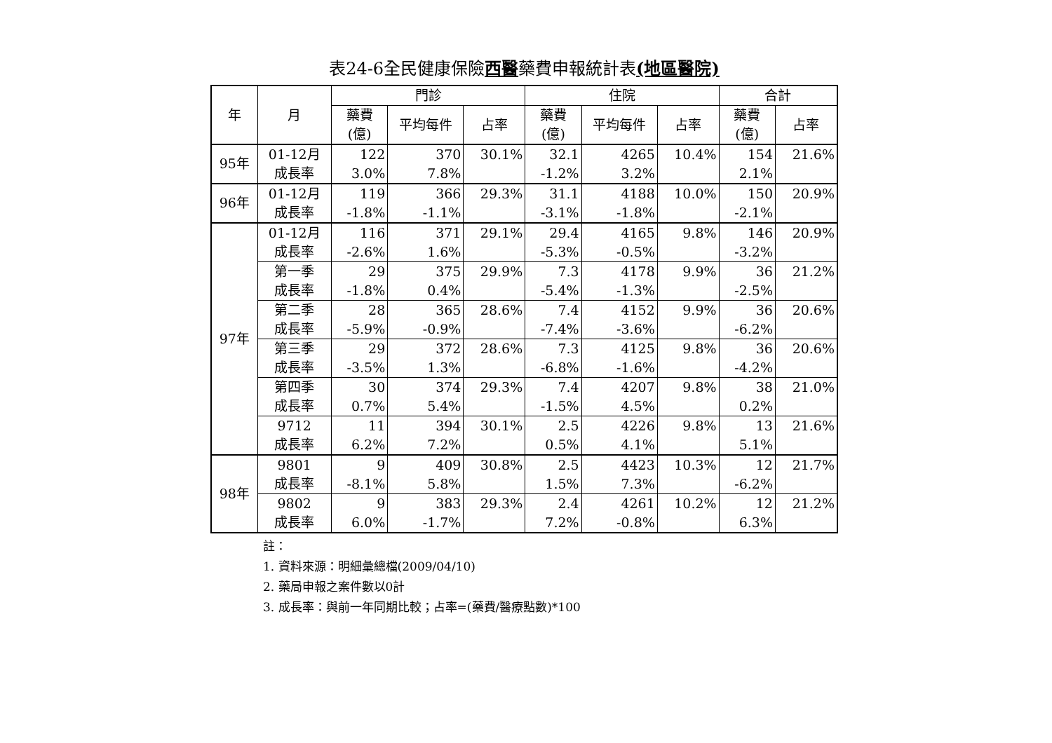表24-6全民健康保險西醫藥費申報統計表(地區醫院)
| 年 | 月 | 門診 | | | 住院 | | | 合計 | |
| --- | --- | --- | --- | --- | --- | --- | --- | --- | --- |
| | | 藥費 (億) | 平均每件 | 占率 | 藥費 (億) | 平均每件 | 占率 | 藥費 (億) | 占率 |
| 95年 | 01-12月 成長率 | 122 3.0% | 370 7.8% | 30.1% | 32.1 -1.2% | 4265 3.2% | 10.4% | 154 2.1% | 21.6% |
| 96年 | 01-12月 成長率 | 119 -1.8% | 366 -1.1% | 29.3% | 31.1 -3.1% | 4188 -1.8% | 10.0% | 150 -2.1% | 20.9% |
| 97年 | 01-12月 成長率 | 116 -2.6% | 371 1.6% | 29.1% | 29.4 -5.3% | 4165 -0.5% | 9.8% | 146 -3.2% | 20.9% |
| | 第一季 成長率 | 29 -1.8% | 375 0.4% | 29.9% | 7.3 -5.4% | 4178 -1.3% | 9.9% | 36 -2.5% | 21.2% |
| | 第二季 成長率 | 28 -5.9% | 365 -0.9% | 28.6% | 7.4 -7.4% | 4152 -3.6% | 9.9% | 36 -6.2% | 20.6% |
| | 第三季 成長率 | 29 -3.5% | 372 1.3% | 28.6% | 7.3 -6.8% | 4125 -1.6% | 9.8% | 36 -4.2% | 20.6% |
| | 第四季 成長率 | 30 0.7% | 374 5.4% | 29.3% | 7.4 -1.5% | 4207 4.5% | 9.8% | 38 0.2% | 21.0% |
| | 9712 成長率 | 11 6.2% | 394 7.2% | 30.1% | 2.5 0.5% | 4226 4.1% | 9.8% | 13 5.1% | 21.6% |
| 98年 | 9801 成長率 | 9 -8.1% | 409 5.8% | 30.8% | 2.5 1.5% | 4423 7.3% | 10.3% | 12 -6.2% | 21.7% |
| | 9802 成長率 | 9 6.0% | 383 -1.7% | 29.3% | 2.4 7.2% | 4261 -0.8% | 10.2% | 12 6.3% | 21.2% |
註：
1. 資料來源：明細彙總檔(2009/04/10)
2. 藥局申報之案件數以0計
3. 成長率：與前一年同期比較；占率=(藥費/醫療點數)*100